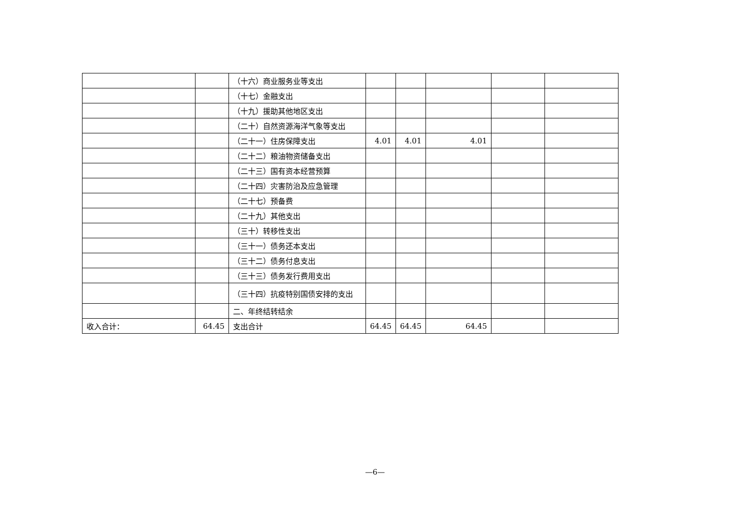| | | （十六）商业服务业等支出 | | | | | |
| | | （十七）金融支出 | | | | | |
| | | （十九）援助其他地区支出 | | | | | |
| | | （二十）自然资源海洋气象等支出 | | | | | |
| | | （二十一）住房保障支出 | 4.01 | 4.01 | 4.01 | | |
| | | （二十二）粮油物资储备支出 | | | | | |
| | | （二十三）国有资本经营预算 | | | | | |
| | | （二十四）灾害防治及应急管理 | | | | | |
| | | （二十七）预备费 | | | | | |
| | | （二十九）其他支出 | | | | | |
| | | （三十）转移性支出 | | | | | |
| | | （三十一）债务还本支出 | | | | | |
| | | （三十二）债务付息支出 | | | | | |
| | | （三十三）债务发行费用支出 | | | | | |
| | | （三十四）抗疫特别国债安排的支出 | | | | | |
| | | 二、年终结转结余 | | | | | |
| 收入合计： | 64.45 | 支出合计 | 64.45 | 64.45 | 64.45 | | |
—6—